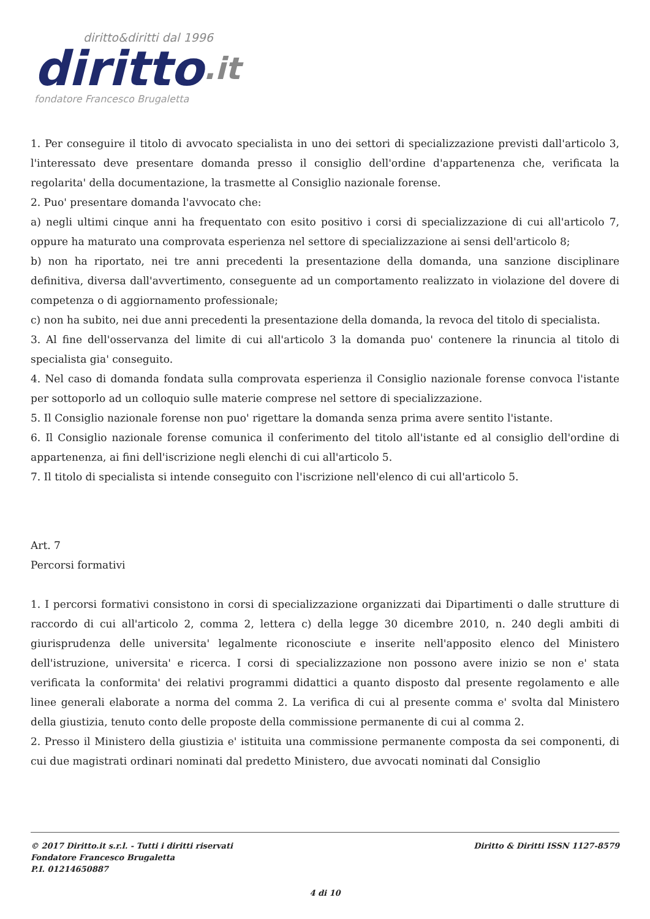diritto&diritti dal 1996
diritto.it
fondatore Francesco Brugaletta
1. Per conseguire il titolo di avvocato specialista in uno dei settori di specializzazione previsti dall'articolo 3, l'interessato deve presentare domanda presso il consiglio dell'ordine d'appartenenza che, verificata la regolarita' della documentazione, la trasmette al Consiglio nazionale forense.
2. Puo' presentare domanda l'avvocato che:
a) negli ultimi cinque anni ha frequentato con esito positivo i corsi di specializzazione di cui all'articolo 7, oppure ha maturato una comprovata esperienza nel settore di specializzazione ai sensi dell'articolo 8;
b) non ha riportato, nei tre anni precedenti la presentazione della domanda, una sanzione disciplinare definitiva, diversa dall'avvertimento, conseguente ad un comportamento realizzato in violazione del dovere di competenza o di aggiornamento professionale;
c) non ha subito, nei due anni precedenti la presentazione della domanda, la revoca del titolo di specialista.
3. Al fine dell'osservanza del limite di cui all'articolo 3 la domanda puo' contenere la rinuncia al titolo di specialista gia' conseguito.
4. Nel caso di domanda fondata sulla comprovata esperienza il Consiglio nazionale forense convoca l'istante per sottoporlo ad un colloquio sulle materie comprese nel settore di specializzazione.
5. Il Consiglio nazionale forense non puo' rigettare la domanda senza prima avere sentito l'istante.
6. Il Consiglio nazionale forense comunica il conferimento del titolo all'istante ed al consiglio dell'ordine di appartenenza, ai fini dell'iscrizione negli elenchi di cui all'articolo 5.
7. Il titolo di specialista si intende conseguito con l'iscrizione nell'elenco di cui all'articolo 5.
Art. 7
Percorsi formativi
1. I percorsi formativi consistono in corsi di specializzazione organizzati dai Dipartimenti o dalle strutture di raccordo di cui all'articolo 2, comma 2, lettera c) della legge 30 dicembre 2010, n. 240 degli ambiti di giurisprudenza delle universita' legalmente riconosciute e inserite nell'apposito elenco del Ministero dell'istruzione, universita' e ricerca. I corsi di specializzazione non possono avere inizio se non e' stata verificata la conformita' dei relativi programmi didattici a quanto disposto dal presente regolamento e alle linee generali elaborate a norma del comma 2. La verifica di cui al presente comma e' svolta dal Ministero della giustizia, tenuto conto delle proposte della commissione permanente di cui al comma 2.
2. Presso il Ministero della giustizia e' istituita una commissione permanente composta da sei componenti, di cui due magistrati ordinari nominati dal predetto Ministero, due avvocati nominati dal Consiglio
© 2017 Diritto.it s.r.l. - Tutti i diritti riservati
Fondatore Francesco Brugaletta
P.I. 01214650887
Diritto & Diritti ISSN 1127-8579
4 di 10